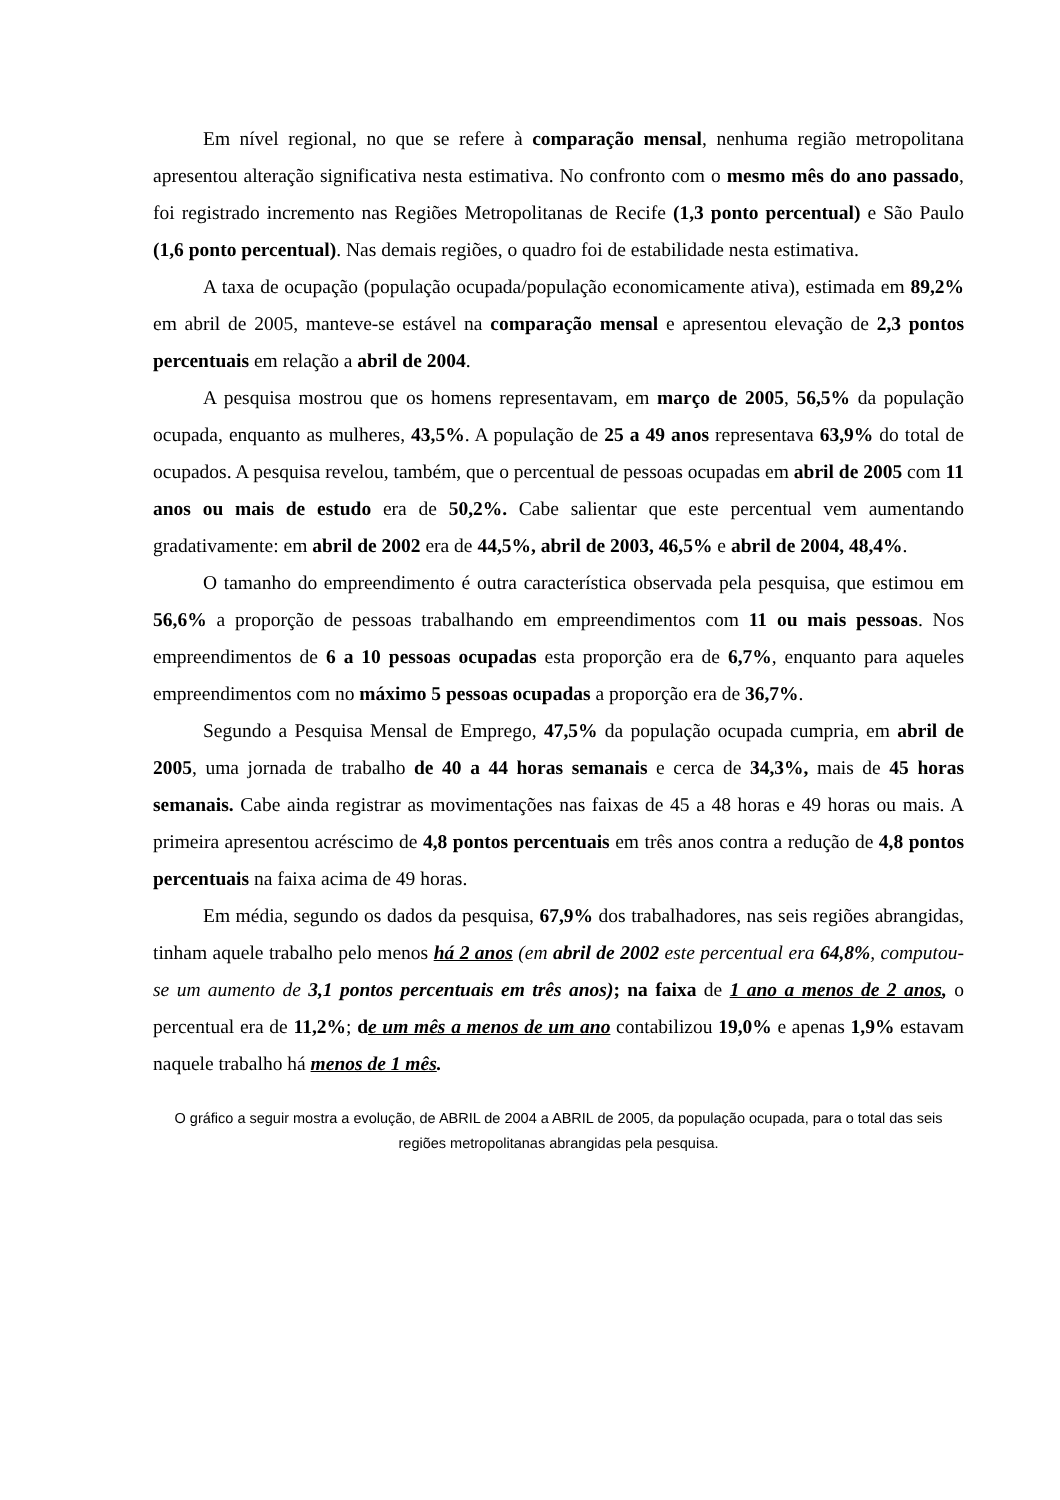Em nível regional, no que se refere à comparação mensal, nenhuma região metropolitana apresentou alteração significativa nesta estimativa. No confronto com o mesmo mês do ano passado, foi registrado incremento nas Regiões Metropolitanas de Recife (1,3 ponto percentual) e São Paulo (1,6 ponto percentual). Nas demais regiões, o quadro foi de estabilidade nesta estimativa.
A taxa de ocupação (população ocupada/população economicamente ativa), estimada em 89,2% em abril de 2005, manteve-se estável na comparação mensal e apresentou elevação de 2,3 pontos percentuais em relação a abril de 2004.
A pesquisa mostrou que os homens representavam, em março de 2005, 56,5% da população ocupada, enquanto as mulheres, 43,5%. A população de 25 a 49 anos representava 63,9% do total de ocupados. A pesquisa revelou, também, que o percentual de pessoas ocupadas em abril de 2005 com 11 anos ou mais de estudo era de 50,2%. Cabe salientar que este percentual vem aumentando gradativamente: em abril de 2002 era de 44,5%, abril de 2003, 46,5% e abril de 2004, 48,4%.
O tamanho do empreendimento é outra característica observada pela pesquisa, que estimou em 56,6% a proporção de pessoas trabalhando em empreendimentos com 11 ou mais pessoas. Nos empreendimentos de 6 a 10 pessoas ocupadas esta proporção era de 6,7%, enquanto para aqueles empreendimentos com no máximo 5 pessoas ocupadas a proporção era de 36,7%.
Segundo a Pesquisa Mensal de Emprego, 47,5% da população ocupada cumpria, em abril de 2005, uma jornada de trabalho de 40 a 44 horas semanais e cerca de 34,3%, mais de 45 horas semanais. Cabe ainda registrar as movimentações nas faixas de 45 a 48 horas e 49 horas ou mais. A primeira apresentou acréscimo de 4,8 pontos percentuais em três anos contra a redução de 4,8 pontos percentuais na faixa acima de 49 horas.
Em média, segundo os dados da pesquisa, 67,9% dos trabalhadores, nas seis regiões abrangidas, tinham aquele trabalho pelo menos há 2 anos (em abril de 2002 este percentual era 64,8%, computou-se um aumento de 3,1 pontos percentuais em três anos); na faixa de 1 ano a menos de 2 anos, o percentual era de 11,2%; de um mês a menos de um ano contabilizou 19,0% e apenas 1,9% estavam naquele trabalho há menos de 1 mês.
O gráfico a seguir mostra a evolução, de ABRIL de 2004 a ABRIL de 2005, da população ocupada, para o total das seis regiões metropolitanas abrangidas pela pesquisa.